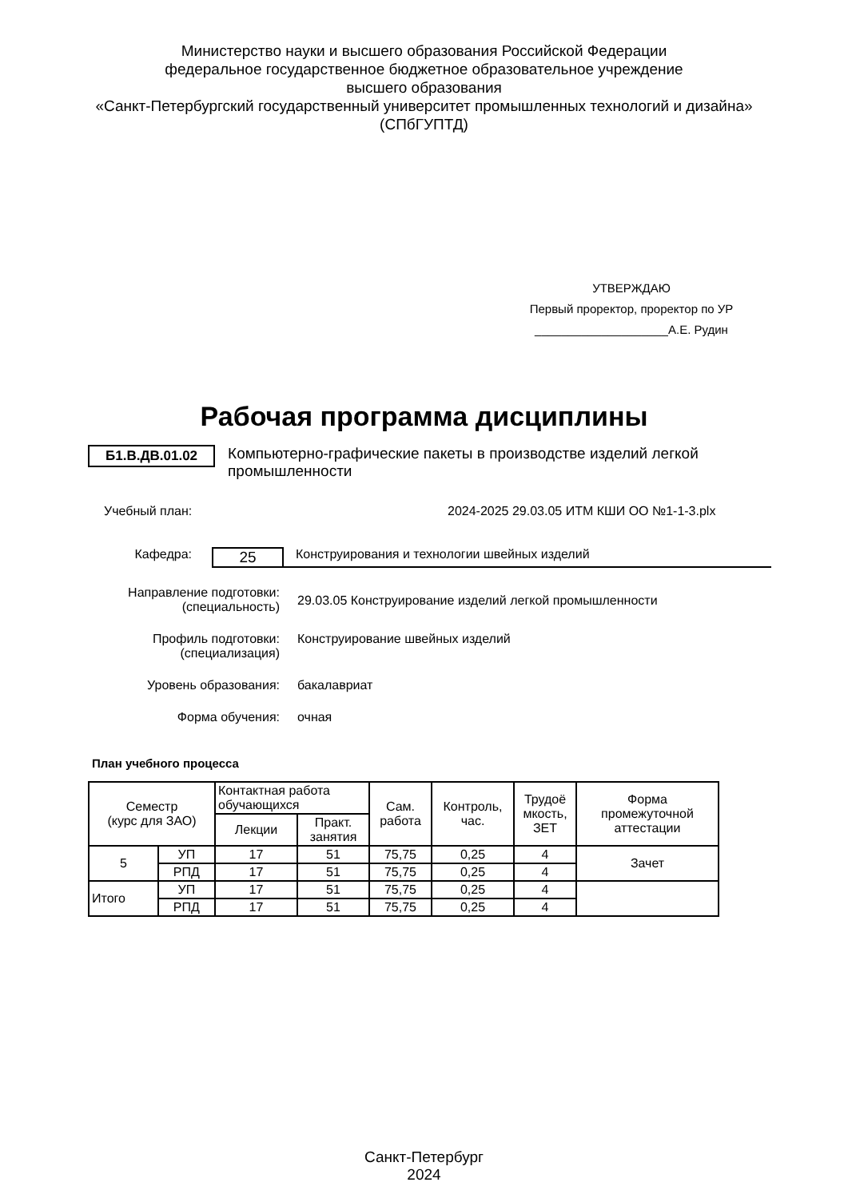Министерство науки и высшего образования Российской Федерации
федеральное государственное бюджетное образовательное учреждение
высшего образования
«Санкт-Петербургский государственный университет промышленных технологий и дизайна»
(СПбГУПТД)
УТВЕРЖДАЮ
Первый проректор, проректор по УР
____________________А.Е. Рудин
Рабочая программа дисциплины
Б1.В.ДВ.01.02 Компьютерно-графические пакеты в производстве изделий легкой промышленности
Учебный план: 2024-2025 29.03.05 ИТМ КШИ ОО №1-1-3.plx
Кафедра:
25
Конструирования и технологии швейных изделий
Направление подготовки:
(специальность)
29.03.05 Конструирование изделий легкой промышленности
Профиль подготовки:
(специализация)
Конструирование швейных изделий
Уровень образования: бакалавриат
Форма обучения: очная
План учебного процесса
| Семестр (курс для ЗАО) | | Контактная работа обучающихся | | Сам. работа | Контроль, час. | Трудоё мкость, ЗЕТ | Форма промежуточной аттестации |
| --- | --- | --- | --- | --- | --- | --- | --- |
| | | Лекции | Практ. занятия | | | | |
| 5 | УП | 17 | 51 | 75,75 | 0,25 | 4 | Зачет |
| | РПД | 17 | 51 | 75,75 | 0,25 | 4 | |
| Итого | УП | 17 | 51 | 75,75 | 0,25 | 4 | |
| | РПД | 17 | 51 | 75,75 | 0,25 | 4 | |
Санкт-Петербург
2024